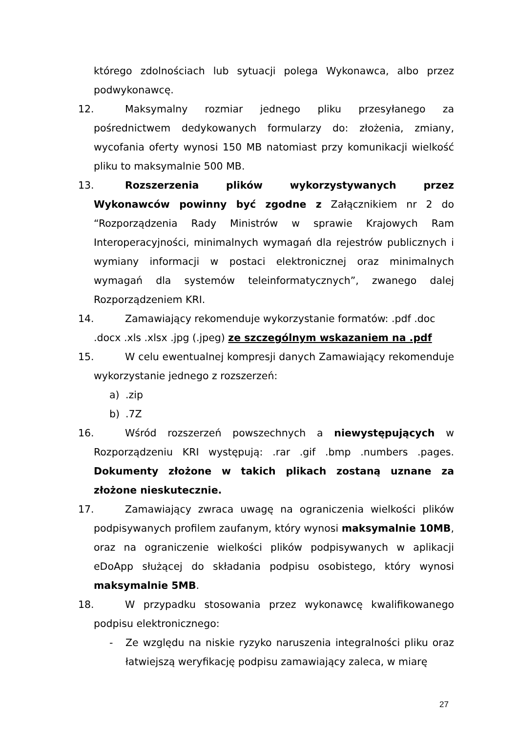którego zdolnościach lub sytuacji polega Wykonawca, albo przez podwykonawcę.
12. Maksymalny rozmiar jednego pliku przesyłanego za pośrednictwem dedykowanych formularzy do: złożenia, zmiany, wycofania oferty wynosi 150 MB natomiast przy komunikacji wielkość pliku to maksymalnie 500 MB.
13. Rozszerzenia plików wykorzystywanych przez Wykonawców powinny być zgodne z Załącznikiem nr 2 do “Rozporządzenia Rady Ministrów w sprawie Krajowych Ram Interoperacyjności, minimalnych wymagań dla rejestrów publicznych i wymiany informacji w postaci elektronicznej oraz minimalnych wymagań dla systemów teleinformatycznych”, zwanego dalej Rozporządzeniem KRI.
14. Zamawiający rekomenduje wykorzystanie formatów: .pdf .doc .docx .xls .xlsx .jpg (.jpeg) ze szczególnym wskazaniem na .pdf
15. W celu ewentualnej kompresji danych Zamawiający rekomenduje wykorzystanie jednego z rozszerzeń:
a).zip
b).7Z
16. Wśród rozszerzeń powszechnych a niewystępujących w Rozporządzeniu KRI występują: .rar .gif .bmp .numbers .pages. Dokumenty złożone w takich plikach zostaną uznane za złożone nieskutecznie.
17. Zamawiający zwraca uwagę na ograniczenia wielkości plików podpisywanych profilem zaufanym, który wynosi maksymalnie 10MB, oraz na ograniczenie wielkości plików podpisywanych w aplikacji eDoApp służącej do składania podpisu osobistego, który wynosi maksymalnie 5MB.
18. W przypadku stosowania przez wykonawcę kwalifikowanego podpisu elektronicznego:
- Ze względu na niskie ryzyko naruszenia integralności pliku oraz łatwiejszą weryfikację podpisu zamawiający zaleca, w miarę
27